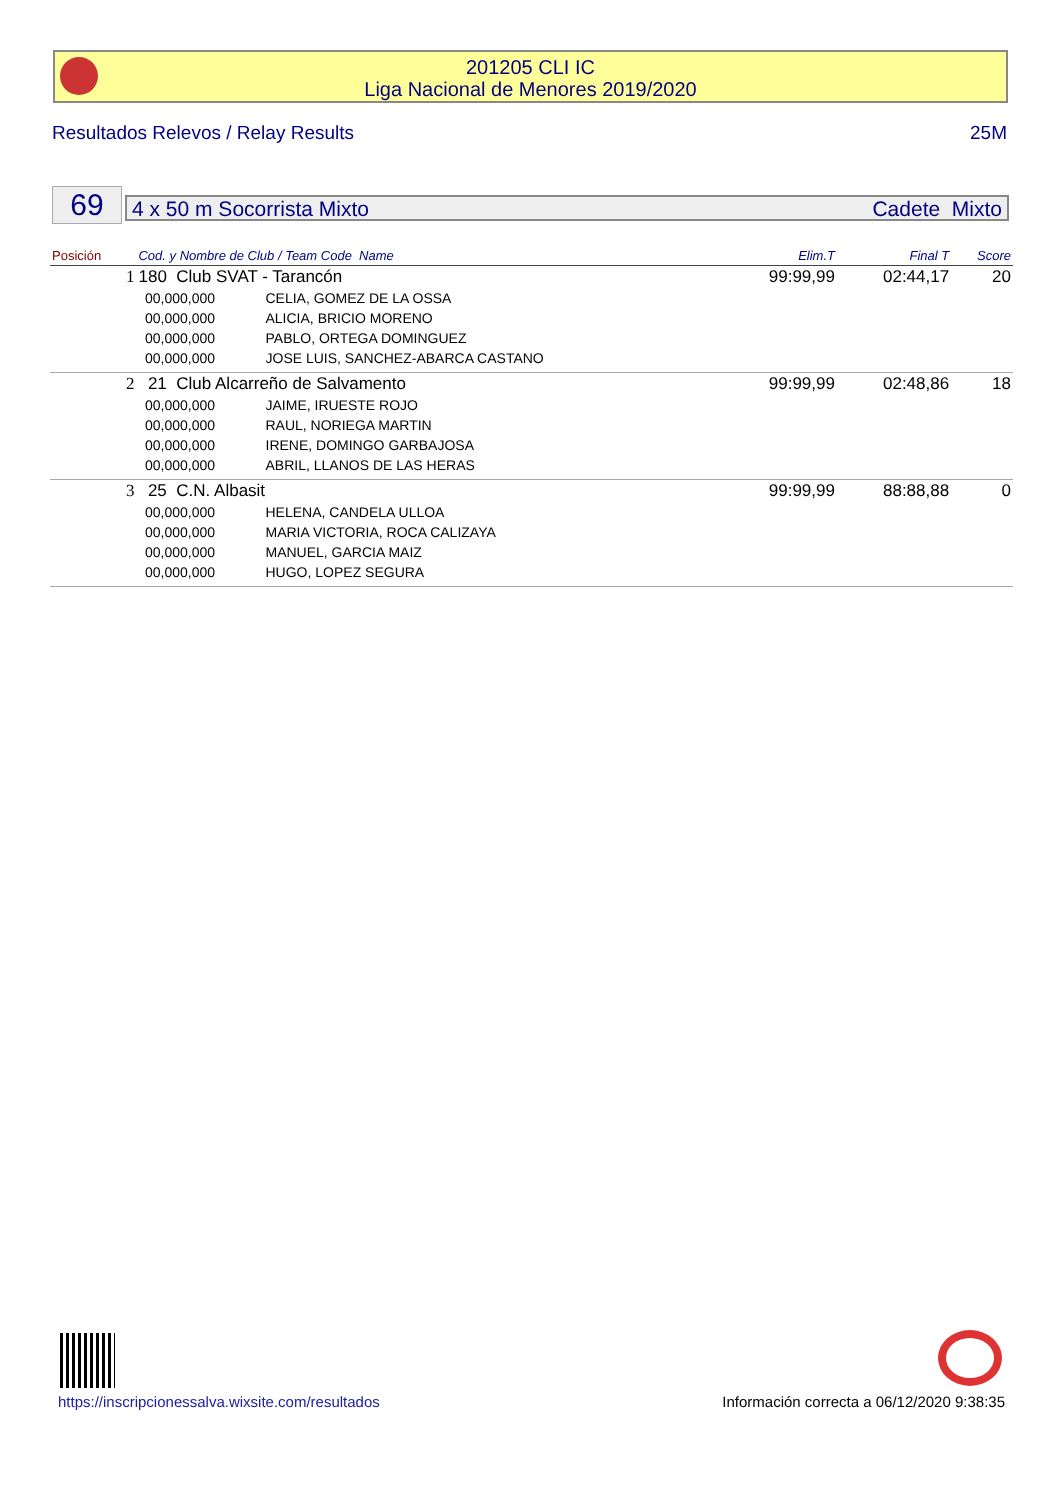201205 CLI IC
Liga Nacional de Menores 2019/2020
Resultados Relevos / Relay Results 25M
69 4 x 50 m Socorrista Mixto Cadete Mixto
| Posición | Cod. y Nombre de Club / Team Code Name | | | Elim.T | Final T | Score |
| --- | --- | --- | --- | --- | --- | --- |
| 1 | 180 Club SVAT - Tarancón | | | 99:99,99 | 02:44,17 | 20 |
| | | 00,000,000 | CELIA, GOMEZ DE LA OSSA | | | |
| | | 00,000,000 | ALICIA, BRICIO MORENO | | | |
| | | 00,000,000 | PABLO, ORTEGA DOMINGUEZ | | | |
| | | 00,000,000 | JOSE LUIS, SANCHEZ-ABARCA CASTANO | | | |
| 2 | 21 Club Alcarreño de Salvamento | | | 99:99,99 | 02:48,86 | 18 |
| | | 00,000,000 | JAIME, IRUESTE ROJO | | | |
| | | 00,000,000 | RAUL, NORIEGA MARTIN | | | |
| | | 00,000,000 | IRENE, DOMINGO GARBAJOSA | | | |
| | | 00,000,000 | ABRIL, LLANOS DE LAS HERAS | | | |
| 3 | 25 C.N. Albasit | | | 99:99,99 | 88:88,88 | 0 |
| | | 00,000,000 | HELENA, CANDELA ULLOA | | | |
| | | 00,000,000 | MARIA VICTORIA, ROCA CALIZAYA | | | |
| | | 00,000,000 | MANUEL, GARCIA MAIZ | | | |
| | | 00,000,000 | HUGO, LOPEZ SEGURA | | | |
https://inscripcionessalva.wixsite.com/resultados Información correcta a 06/12/2020 9:38:35